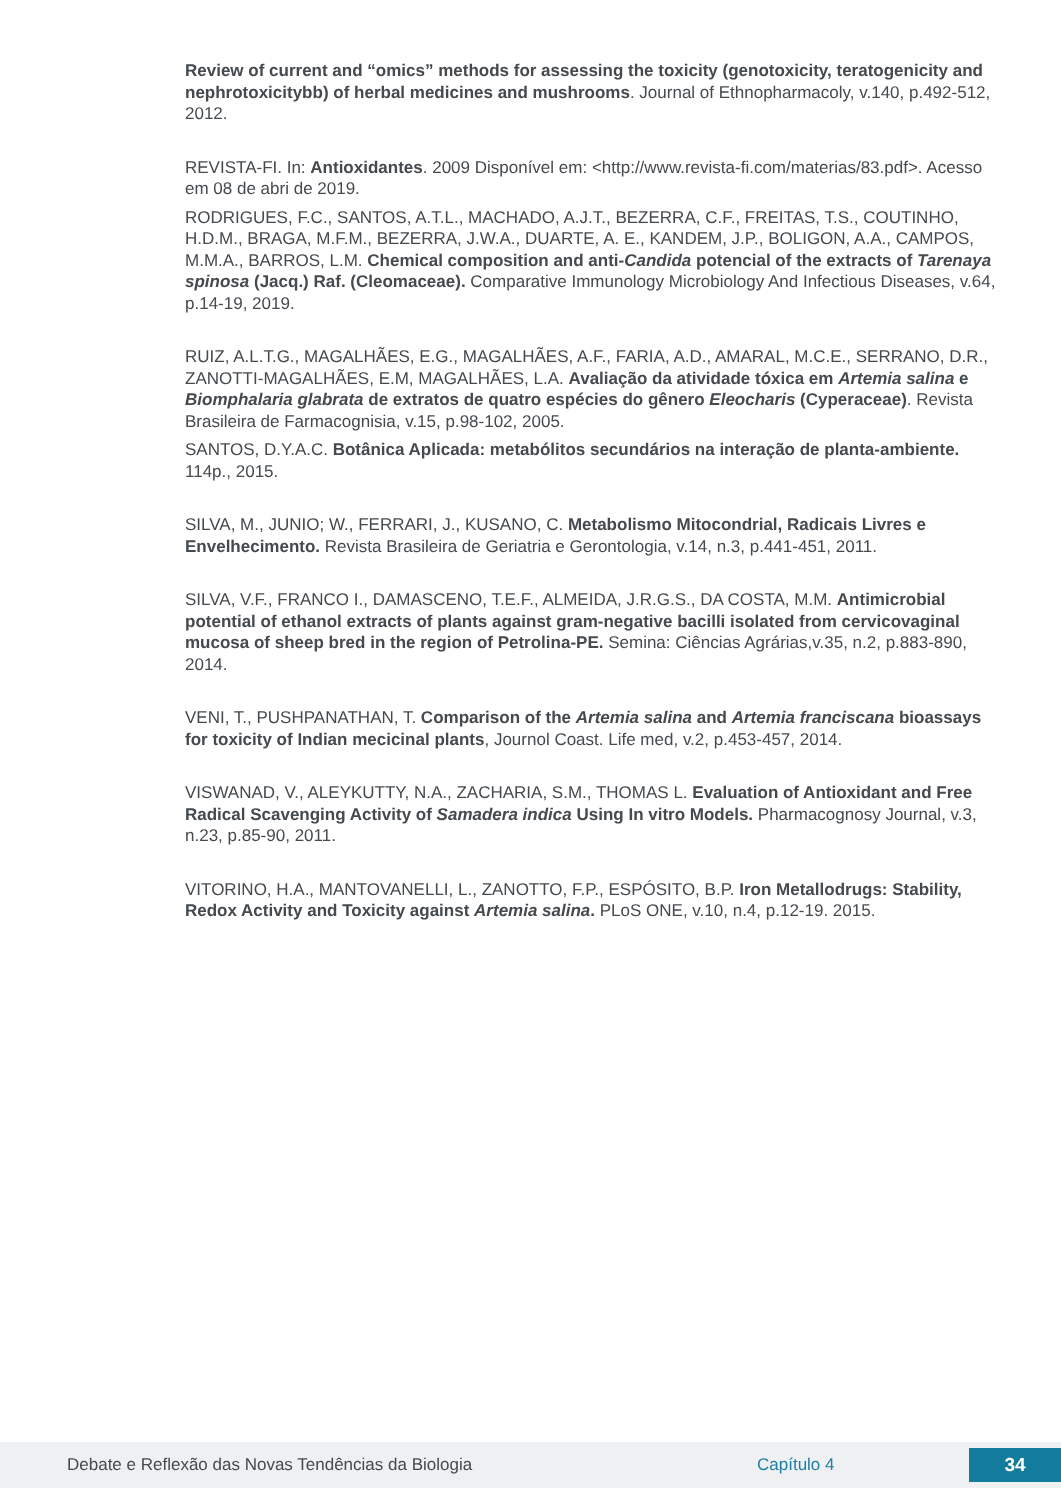Review of current and “omics” methods for assessing the toxicity (genotoxicity, teratogenicity and nephrotoxicitybb) of herbal medicines and mushrooms. Journal of Ethnopharmacoly, v.140, p.492-512, 2012.
REVISTA-FI. In: Antioxidantes. 2009 Disponível em: <http://www.revista-fi.com/materias/83.pdf>. Acesso em 08 de abri de 2019.
RODRIGUES, F.C., SANTOS, A.T.L., MACHADO, A.J.T., BEZERRA, C.F., FREITAS, T.S., COUTINHO, H.D.M., BRAGA, M.F.M., BEZERRA, J.W.A., DUARTE, A. E., KANDEM, J.P., BOLIGON, A.A., CAMPOS, M.M.A., BARROS, L.M. Chemical composition and anti-Candida potencial of the extracts of Tarenaya spinosa (Jacq.) Raf. (Cleomaceae). Comparative Immunology Microbiology And Infectious Diseases, v.64, p.14-19, 2019.
RUIZ, A.L.T.G., MAGALHÃES, E.G., MAGALHÃES, A.F., FARIA, A.D., AMARAL, M.C.E., SERRANO, D.R., ZANOTTI-MAGALHÃES, E.M, MAGALHÃES, L.A. Avaliação da atividade tóxica em Artemia salina e Biomphalaria glabrata de extratos de quatro espécies do gênero Eleocharis (Cyperaceae). Revista Brasileira de Farmacognisia, v.15, p.98-102, 2005.
SANTOS, D.Y.A.C. Botânica Aplicada: metabólitos secundários na interação de planta-ambiente. 114p., 2015.
SILVA, M., JUNIO; W., FERRARI, J., KUSANO, C. Metabolismo Mitocondrial, Radicais Livres e Envelhecimento. Revista Brasileira de Geriatria e Gerontologia, v.14, n.3, p.441-451, 2011.
SILVA, V.F., FRANCO I., DAMASCENO, T.E.F., ALMEIDA, J.R.G.S., DA COSTA, M.M. Antimicrobial potential of ethanol extracts of plants against gram-negative bacilli isolated from cervicovaginal mucosa of sheep bred in the region of Petrolina-PE. Semina: Ciências Agrárias,v.35, n.2, p.883-890, 2014.
VENI, T., PUSHPANATHAN, T. Comparison of the Artemia salina and Artemia franciscana bioassays for toxicity of Indian mecicinal plants, Journol Coast. Life med, v.2, p.453-457, 2014.
VISWANAD, V., ALEYKUTTY, N.A., ZACHARIA, S.M., THOMAS L. Evaluation of Antioxidant and Free Radical Scavenging Activity of Samadera indica Using In vitro Models. Pharmacognosy Journal, v.3, n.23, p.85-90, 2011.
VITORINO, H.A., MANTOVANELLI, L., ZANOTTO, F.P., ESPÓSITO, B.P. Iron Metallodrugs: Stability, Redox Activity and Toxicity against Artemia salina. PLoS ONE, v.10, n.4, p.12-19. 2015.
Debate e Reflexão das Novas Tendências da Biologia Capítulo 4 34